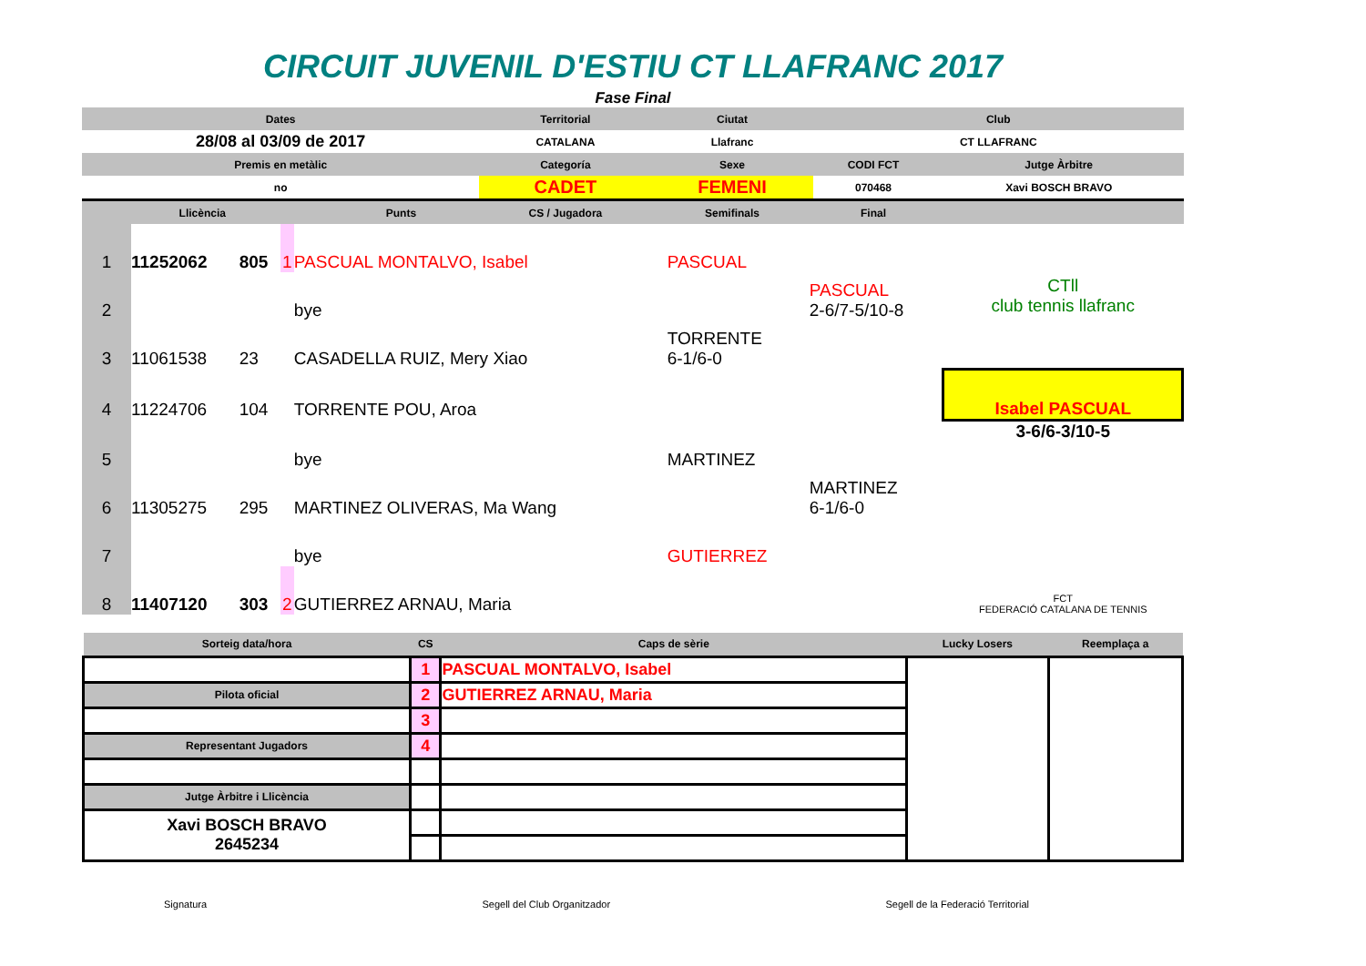CIRCUIT JUVENIL D'ESTIU CT LLAFRANC 2017
Fase Final
| Dates | | | Territorial | Ciutat | Club | |
| --- | --- | --- | --- | --- | --- | --- |
| 28/08 al 03/09 de 2017 | | | CATALANA | Llafranc | CT LLAFRANC | |
| Premis en metàlic | | | Categoría | Sexe | CODI FCT | Jutge Àrbitre |
| no | | | CADET | FEMENI | 070468 | Xavi BOSCH BRAVO |
| | Llicència | Punts | CS / Jugadora | Semifinals | Final | |
| 1 | 11252062 | 805 | 1 | PASCUAL MONTALVO, Isabel | PASCUAL | | CTll club tennis llafranc |
| 2 | | | | bye | | PASCUAL 2-6/7-5/10-8 | |
| 3 | 11061538 | 23 | | CASADELLA RUIZ, Mery Xiao | TORRENTE 6-1/6-0 | | |
| 4 | 11224706 | 104 | | TORRENTE POU, Aroa | | | Isabel PASCUAL |
| 5 | | | | bye | MARTINEZ | | 3-6/6-3/10-5 |
| 6 | 11305275 | 295 | | MARTINEZ OLIVERAS, Ma Wang | | MARTINEZ 6-1/6-0 | |
| 7 | | | | bye | GUTIERREZ | | FCT FEDERACIÓ CATALANA DE TENNIS |
| 8 | 11407120 | 303 | 2 | GUTIERREZ ARNAU, Maria | | | |
| Sorteig data/hora | CS | Caps de sèrie | Lucky Losers | Reemplaça a |
| --- | --- | --- | --- | --- |
| | 1 | PASCUAL MONTALVO, Isabel | | |
| Pilota oficial | 2 | GUTIERREZ ARNAU, Maria | | |
| | 3 | | | |
| Representant Jugadors | 4 | | | |
| Jutge Àrbitre i Llicència | | | | |
| Xavi BOSCH BRAVO 2645234 | | | | |
Signatura Segell del Club Organitzador Segell de la Federació Territorial